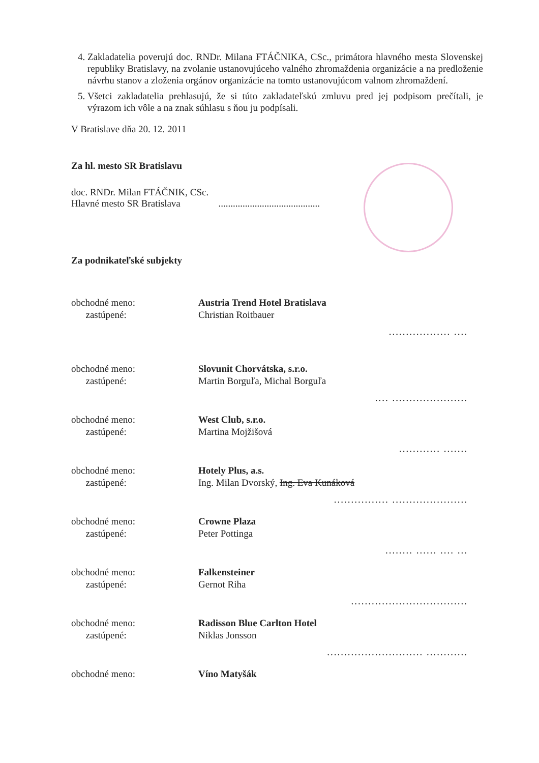4. Zakladatelia poverujú doc. RNDr. Milana FTÁČNIKA, CSc., primátora hlavného mesta Slovenskej republiky Bratislavy, na zvolanie ustanovujúceho valného zhromaždenia organizácie a na predloženie návrhu stanov a zloženia orgánov organizácie na tomto ustanovujúcom valnom zhromaždení.
5. Všetci zakladatelia prehlasujú, že si túto zakladateľskú zmluvu pred jej podpisom prečítali, je výrazom ich vôle a na znak súhlasu s ňou ju podpísali.
V Bratislave dňa 20. 12. 2011
Za hl. mesto SR Bratislavu
doc. RNDr. Milan FTÁČNIK, CSc.
Hlavné mesto SR Bratislava ..........................................
Za podnikateľské subjekty
obchodné meno:
zastúpené:
Austria Trend Hotel Bratislava
Christian Roitbauer
.................. ....
obchodné meno:
zastúpené:
Slovunit Chorvátska, s.r.o.
Martin Borguľa, Michal Borguľa
.... ......................
obchodné meno:
zastúpené:
West Club, s.r.o.
Martina Mojžišová
............ .......
obchodné meno:
zastúpené:
Hotely Plus, a.s.
Ing. Milan Dvorský, Ing. Eva Kunáková
................ ......................
obchodné meno:
zastúpené:
Crowne Plaza
Peter Pottinga
........ ...... .... ...
obchodné meno:
zastúpené:
Falkensteiner
Gernot Riha
..................................
obchodné meno:
zastúpené:
Radisson Blue Carlton Hotel
Niklas Jonsson
............................ ............
obchodné meno: Víno Matyšák